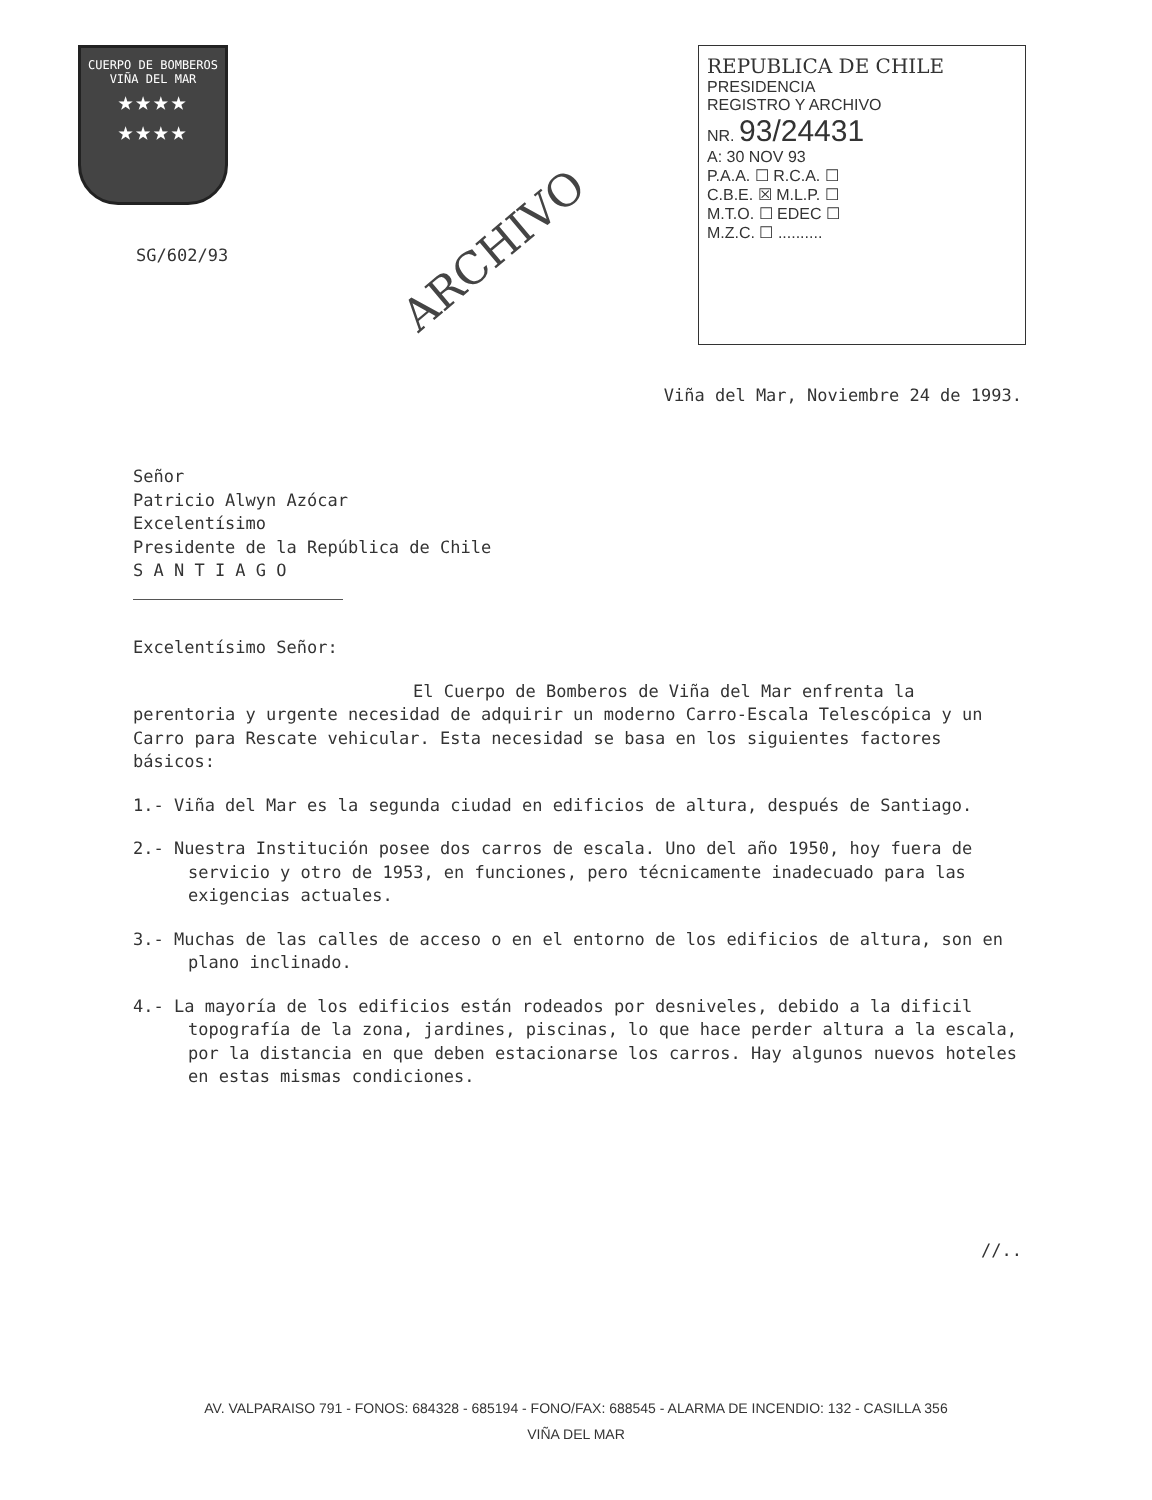CUERPO DE BOMBEROS
VIÑA DEL MAR
★★★★
★★★★
SG/602/93
ARCHIVO
REPUBLICA DE CHILE
PRESIDENCIA
REGISTRO Y ARCHIVO
NR. 93/24431
A: 30 NOV 93
P.A.A. ☐ R.C.A. ☐
C.B.E. ☒ M.L.P. ☐
M.T.O. ☐ EDEC ☐
M.Z.C. ☐ ..........
Viña del Mar, Noviembre 24 de 1993.
Señor
Patricio Alwyn Azócar
Excelentísimo
Presidente de la República de Chile
S A N T I A G O
Excelentísimo Señor:
El Cuerpo de Bomberos de Viña del Mar enfrenta la perentoria y urgente necesidad de adquirir un moderno Carro-Escala Telescópica y un Carro para Rescate vehicular. Esta necesidad se basa en los siguientes factores básicos:
1.- Viña del Mar es la segunda ciudad en edificios de altura, después de Santiago.
2.- Nuestra Institución posee dos carros de escala. Uno del año 1950, hoy fuera de servicio y otro de 1953, en funciones, pero técnicamente inadecuado para las exigencias actuales.
3.- Muchas de las calles de acceso o en el entorno de los edificios de altura, son en plano inclinado.
4.- La mayoría de los edificios están rodeados por desniveles, debido a la dificil topografía de la zona, jardines, piscinas, lo que hace perder altura a la escala, por la distancia en que deben estacionarse los carros. Hay algunos nuevos hoteles en estas mismas condiciones.
//..
AV. VALPARAISO 791 - FONOS: 684328 - 685194 - FONO/FAX: 688545 - ALARMA DE INCENDIO: 132 - CASILLA 356
VIÑA DEL MAR